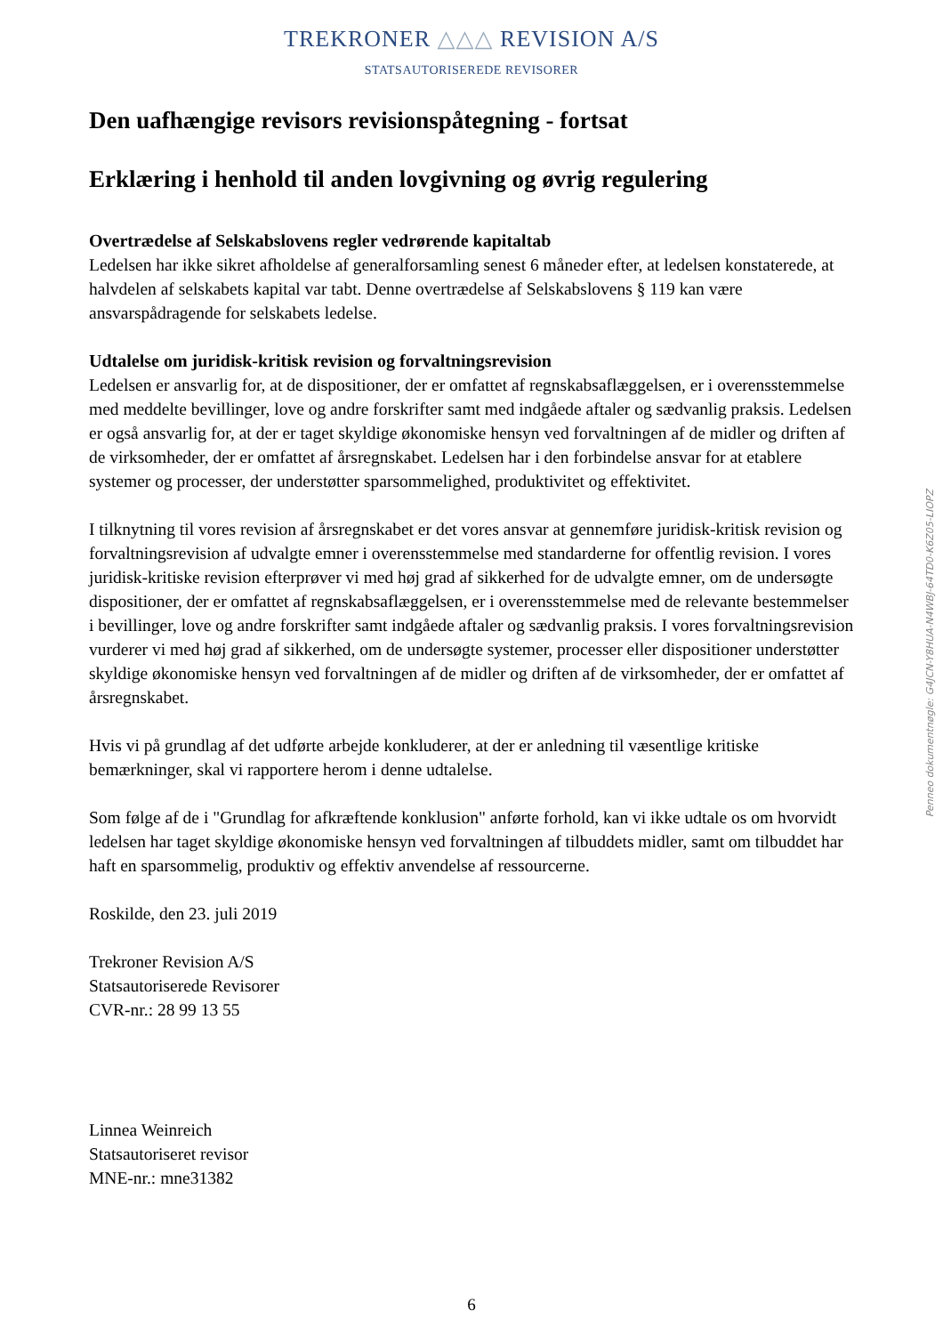TREKRONER △△△ REVISION A/S
STATSAUTORISEREDE REVISORER
Den uafhængige revisors revisionspåtegning - fortsat
Erklæring i henhold til anden lovgivning og øvrig regulering
Overtrædelse af Selskabslovens regler vedrørende kapitaltab
Ledelsen har ikke sikret afholdelse af generalforsamling senest 6 måneder efter, at ledelsen konstaterede, at halvdelen af selskabets kapital var tabt. Denne overtrædelse af Selskabslovens § 119 kan være ansvarspådragende for selskabets ledelse.
Udtalelse om juridisk-kritisk revision og forvaltningsrevision
Ledelsen er ansvarlig for, at de dispositioner, der er omfattet af regnskabsaflæggelsen, er i overensstemmelse med meddelte bevillinger, love og andre forskrifter samt med indgåede aftaler og sædvanlig praksis. Ledelsen er også ansvarlig for, at der er taget skyldige økonomiske hensyn ved forvaltningen af de midler og driften af de virksomheder, der er omfattet af årsregnskabet. Ledelsen har i den forbindelse ansvar for at etablere systemer og processer, der understøtter sparsommelighed, produktivitet og effektivitet.
I tilknytning til vores revision af årsregnskabet er det vores ansvar at gennemføre juridisk-kritisk revision og forvaltningsrevision af udvalgte emner i overensstemmelse med standarderne for offentlig revision. I vores juridisk-kritiske revision efterprøver vi med høj grad af sikkerhed for de udvalgte emner, om de undersøgte dispositioner, der er omfattet af regnskabsaflæggelsen, er i overensstemmelse med de relevante bestemmelser i bevillinger, love og andre forskrifter samt indgåede aftaler og sædvanlig praksis. I vores forvaltningsrevision vurderer vi med høj grad af sikkerhed, om de undersøgte systemer, processer eller dispositioner understøtter skyldige økonomiske hensyn ved forvaltningen af de midler og driften af de virksomheder, der er omfattet af årsregnskabet.
Hvis vi på grundlag af det udførte arbejde konkluderer, at der er anledning til væsentlige kritiske bemærkninger, skal vi rapportere herom i denne udtalelse.
Som følge af de i "Grundlag for afkræftende konklusion" anførte forhold, kan vi ikke udtale os om hvorvidt ledelsen har taget skyldige økonomiske hensyn ved forvaltningen af tilbuddets midler, samt om tilbuddet har haft en sparsommelig, produktiv og effektiv anvendelse af ressourcerne.
Roskilde, den 23. juli 2019
Trekroner Revision A/S
Statsautoriserede Revisorer
CVR-nr.: 28 99 13 55
Linnea Weinreich
Statsautoriseret revisor
MNE-nr.: mne31382
Penneo dokumentnøgle: G4JCN-Y8HUA-N4WBJ-64TD0-K6Z05-LIOPZ
6